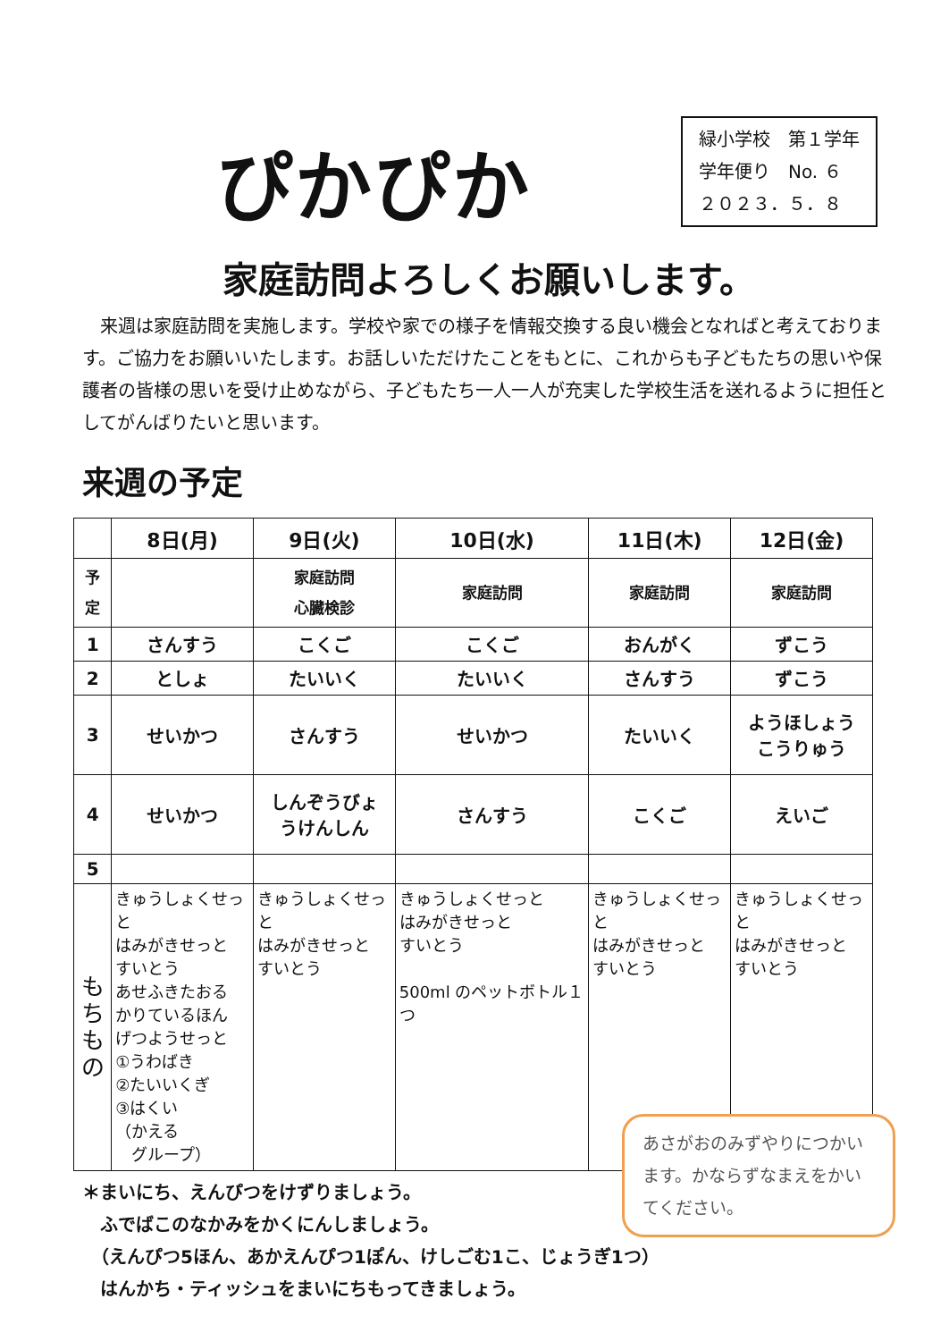ぴかぴか
緑小学校　第１学年
学年便り　No. ６
２０２３．５．８
家庭訪問よろしくお願いします。
来週は家庭訪問を実施します。学校や家での様子を情報交換する良い機会となればと考えております。ご協力をお願いいたします。お話しいただけたことをもとに、これからも子どもたちの思いや保護者の皆様の思いを受け止めながら、子どもたち一人一人が充実した学校生活を送れるように担任としてがんばりたいと思います。
来週の予定
| | 8日(月) | 9日(火) | 10日(水) | 11日(木) | 12日(金) |
| --- | --- | --- | --- | --- | --- |
| 予定 | | 家庭訪問 心臓検診 | 家庭訪問 | 家庭訪問 | 家庭訪問 |
| 1 | さんすう | こくご | こくご | おんがく | ずこう |
| 2 | としょ | たいいく | たいいく | さんすう | ずこう |
| 3 | せいかつ | さんすう | せいかつ | たいいく | ようほしょう こうりゅう |
| 4 | せいかつ | しんぞうびょ うけんしん | さんすう | こくご | えいご |
| 5 | | | | | |
| も ち も の | きゅうしょくせっと はみがきせっと すいとう あせふきたおる かりているほん げつようせっと ①うわばき ②たいいくぎ ③はくい （かえる グループ） | きゅうしょくせっと はみがきせっと すいとう | きゅうしょくせっと はみがきせっと すいとう 500ml のペットボトル１つ | きゅうしょくせっと はみがきせっと すいとう | きゅうしょくせっと はみがきせっと すいとう |
＊まいにち、えんぴつをけずりましょう。
　ふでばこのなかみをかくにんしましょう。
　（えんぴつ5ほん、あかえんぴつ1ぽん、けしごむ1こ、じょうぎ1つ）
　はんかち・ティッシュをまいにちもってきましょう。
あさがおのみずやりにつかいます。かならずなまえをかいてください。